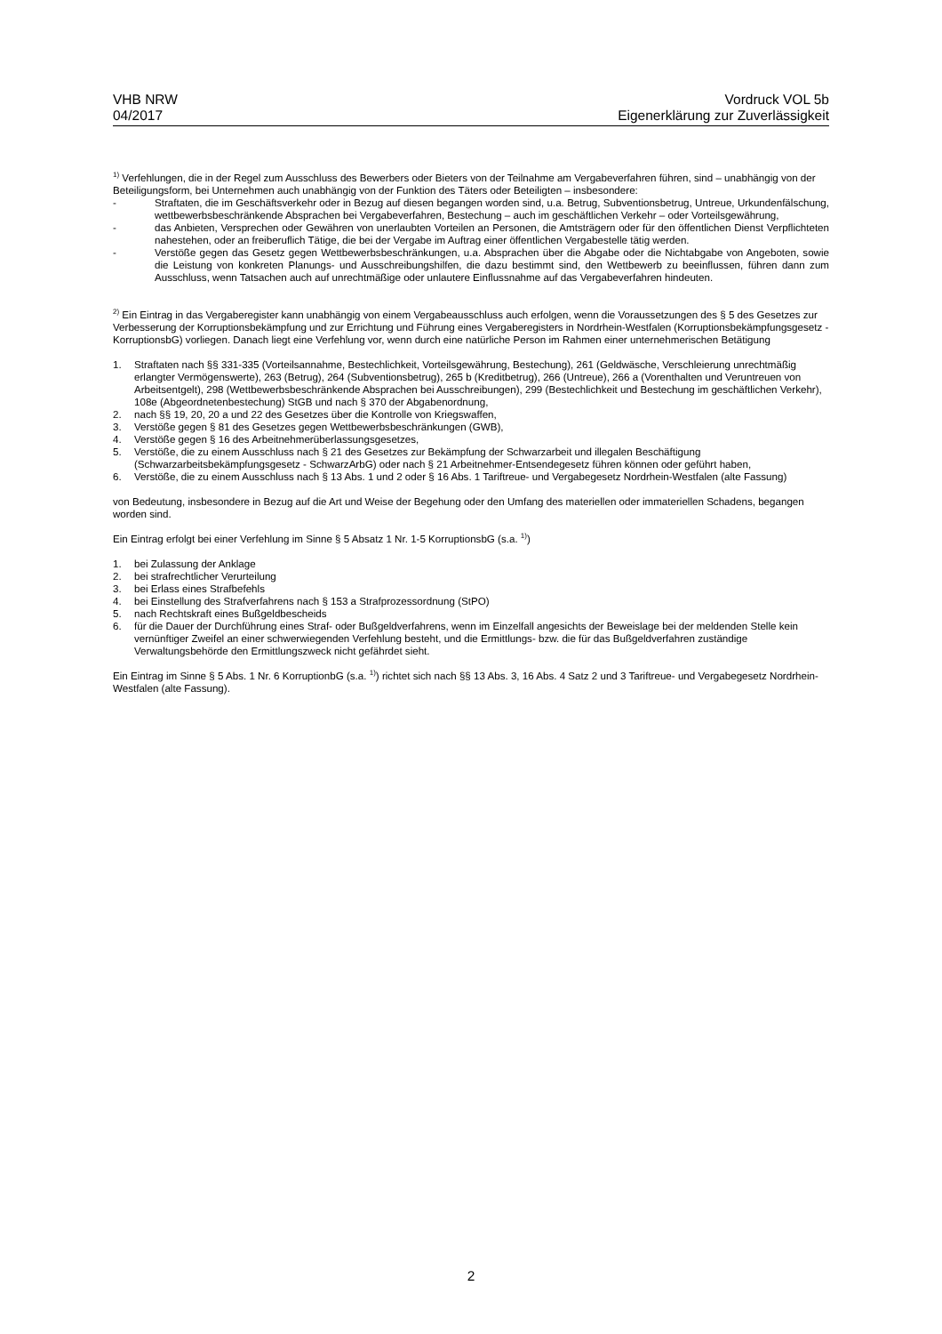VHB NRW
04/2017
Vordruck VOL 5b
Eigenerklärung zur Zuverlässigkeit
<sup>1)</sup> Verfehlungen, die in der Regel zum Ausschluss des Bewerbers oder Bieters von der Teilnahme am Vergabeverfahren führen, sind – unabhängig von der Beteiligungsform, bei Unternehmen auch unabhängig von der Funktion des Täters oder Beteiligten – insbesondere:
- Straftaten, die im Geschäftsverkehr oder in Bezug auf diesen begangen worden sind, u.a. Betrug, Subventionsbetrug, Untreue, Urkundenfälschung, wettbewerbsbeschränkende Absprachen bei Vergabeverfahren, Bestechung – auch im geschäftlichen Verkehr – oder Vorteilsgewährung,
- das Anbieten, Versprechen oder Gewähren von unerlaubten Vorteilen an Personen, die Amtsträgern oder für den öffentlichen Dienst Verpflichteten nahestehen, oder an freiberuflich Tätige, die bei der Vergabe im Auftrag einer öffentlichen Vergabestelle tätig werden.
- Verstöße gegen das Gesetz gegen Wettbewerbsbeschränkungen, u.a. Absprachen über die Abgabe oder die Nichtabgabe von Angeboten, sowie die Leistung von konkreten Planungs- und Ausschreibungshilfen, die dazu bestimmt sind, den Wettbewerb zu beeinflussen, führen dann zum Ausschluss, wenn Tatsachen auch auf unrechtmäßige oder unlautere Einflussnahme auf das Vergabeverfahren hindeuten.
<sup>2)</sup> Ein Eintrag in das Vergaberegister kann unabhängig von einem Vergabeausschluss auch erfolgen, wenn die Voraussetzungen des § 5 des Gesetzes zur Verbesserung der Korruptionsbekämpfung und zur Errichtung und Führung eines Vergaberegisters in Nordrhein-Westfalen (Korruptionsbekämpfungsgesetz - KorruptionsbG) vorliegen. Danach liegt eine Verfehlung vor, wenn durch eine natürliche Person im Rahmen einer unternehmerischen Betätigung
1. Straftaten nach §§ 331-335 (Vorteilsannahme, Bestechlichkeit, Vorteilsgewährung, Bestechung), 261 (Geldwäsche, Verschleierung unrechtmäßig erlangter Vermögenswerte), 263 (Betrug), 264 (Subventionsbetrug), 265 b (Kreditbetrug), 266 (Untreue), 266 a (Vorenthalten und Veruntreuen von Arbeitsentgelt), 298 (Wettbewerbsbeschränkende Absprachen bei Ausschreibungen), 299 (Bestechlichkeit und Bestechung im geschäftlichen Verkehr), 108e (Abgeordnetenbestechung) StGB und nach § 370 der Abgabenordnung,
2. nach §§ 19, 20, 20 a und 22 des Gesetzes über die Kontrolle von Kriegswaffen,
3. Verstöße gegen § 81 des Gesetzes gegen Wettbewerbsbeschränkungen (GWB),
4. Verstöße gegen § 16 des Arbeitnehmerüberlassungsgesetzes,
5. Verstöße, die zu einem Ausschluss nach § 21 des Gesetzes zur Bekämpfung der Schwarzarbeit und illegalen Beschäftigung (Schwarzarbeitsbekämpfungsgesetz - SchwarzArbG) oder nach § 21 Arbeitnehmer-Entsendegesetz führen können oder geführt haben,
6. Verstöße, die zu einem Ausschluss nach § 13 Abs. 1 und 2 oder § 16 Abs. 1 Tariftreue- und Vergabegesetz Nordrhein-Westfalen (alte Fassung)
von Bedeutung, insbesondere in Bezug auf die Art und Weise der Begehung oder den Umfang des materiellen oder immateriellen Schadens, begangen worden sind.
Ein Eintrag erfolgt bei einer Verfehlung im Sinne § 5 Absatz 1 Nr. 1-5 KorruptionsbG (s.a. <sup>1)</sup>)
1. bei Zulassung der Anklage
2. bei strafrechtlicher Verurteilung
3. bei Erlass eines Strafbefehls
4. bei Einstellung des Strafverfahrens nach § 153 a Strafprozessordnung (StPO)
5. nach Rechtskraft eines Bußgeldbescheids
6. für die Dauer der Durchführung eines Straf- oder Bußgeldverfahrens, wenn im Einzelfall angesichts der Beweislage bei der meldenden Stelle kein vernünftiger Zweifel an einer schwerwiegenden Verfehlung besteht, und die Ermittlungs- bzw. die für das Bußgeldverfahren zuständige Verwaltungsbehörde den Ermittlungszweck nicht gefährdet sieht.
Ein Eintrag im Sinne § 5 Abs. 1 Nr. 6 KorruptionbG (s.a. <sup>1)</sup>) richtet sich nach §§ 13 Abs. 3, 16 Abs. 4 Satz 2 und 3 Tariftreue- und Vergabegesetz Nordrhein-Westfalen (alte Fassung).
2